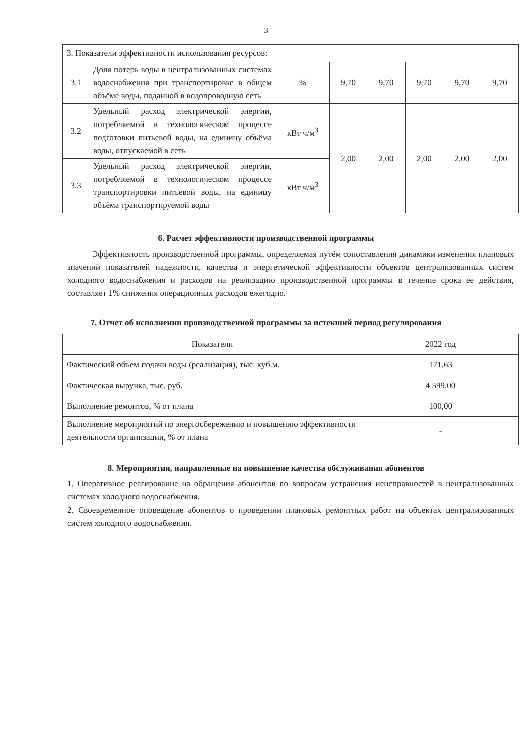3
| 3. Показатели эффективности использования ресурсов: | | | | | | | |
| 3.1 | Доля потерь воды в централизованных системах водоснабжения при транспортировке в общем объёме воды, поданной в водопроводную сеть | % | 9,70 | 9,70 | 9,70 | 9,70 | 9,70 |
| 3.2 | Удельный расход электрической энергии, потребляемой в технологическом процессе подготовки питьевой воды, на единицу объёма воды, отпускаемой в сеть | кВт ч/м<sup>3</sup> | 2,00 | 2,00 | 2,00 | 2,00 | 2,00 |
| 3.3 | Удельный расход электрической энергии, потребляемой в технологическом процессе транспортировки питьевой воды, на единицу объёма транспортируемой воды | кВт ч/м<sup>3</sup> | | | | | |
6. Расчет эффективности производственной программы
Эффективность производственной программы, определяемая путём сопоставления динамики изменения плановых значений показателей надежности, качества и энергетической эффективности объектов централизованных систем холодного водоснабжения и расходов на реализацию производственной программы в течение срока ее действия, составляет 1% снижения операционных расходов ежегодно.
7. Отчет об исполнении производственной программы за истекший период регулирования
| Показатели | 2022 год |
| Фактический объем подачи воды (реализация), тыс. куб.м. | 171,63 |
| Фактическая выручка, тыс. руб. | 4 599,00 |
| Выполнение ремонтов, % от плана | 100,00 |
| Выполнение мероприятий по энергосбережению и повышению эффективности деятельности организации, % от плана | - |
8. Мероприятия, направленные на повышение качества обслуживания абонентов
1. Оперативное реагирование на обращения абонентов по вопросам устранения неисправностей в централизованных системах холодного водоснабжения.
2. Своевременное оповещение абонентов о проведении плановых ремонтных работ на объектах централизованных систем холодного водоснабжения.